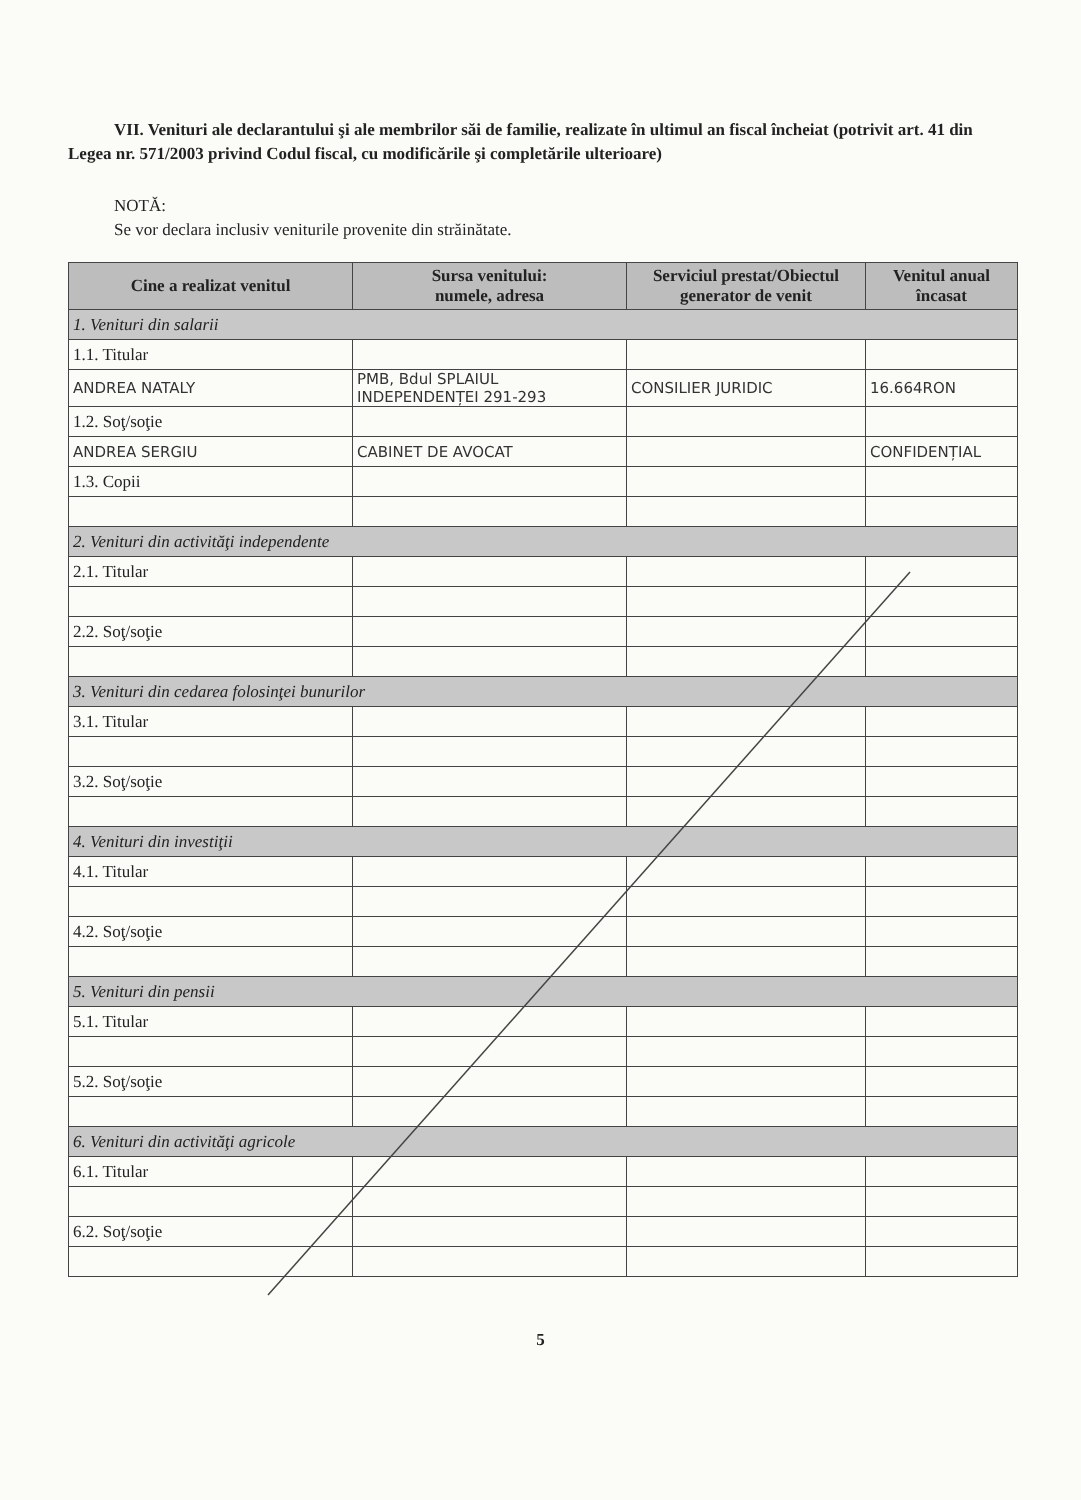VII. Venituri ale declarantului şi ale membrilor săi de familie, realizate în ultimul an fiscal încheiat (potrivit art. 41 din Legea nr. 571/2003 privind Codul fiscal, cu modificările şi completările ulterioare)
NOTĂ:
Se vor declara inclusiv veniturile provenite din străinătate.
| Cine a realizat venitul | Sursa venitului: numele, adresa | Serviciul prestat/Obiectul generator de venit | Venitul anual încasat |
| --- | --- | --- | --- |
| 1. Venituri din salarii | | | |
| 1.1. Titular | | | |
| ANDREA NATALY | PMB, Bdul SPLAIUL INDEPENDENȚEI 291-293 | CONSILIER JURIDIC | 16.664RON |
| 1.2. Soţ/soţie | | | |
| ANDREA SERGIU | CABINET DE AVOCAT | | CONFIDENȚIAL |
| 1.3. Copii | | | |
| 2. Venituri din activităţi independente | | | |
| 2.1. Titular | | | |
| 2.2. Soţ/soţie | | | |
| 3. Venituri din cedarea folosinţei bunurilor | | | |
| 3.1. Titular | | | |
| 3.2. Soţ/soţie | | | |
| 4. Venituri din investiţii | | | |
| 4.1. Titular | | | |
| 4.2. Soţ/soţie | | | |
| 5. Venituri din pensii | | | |
| 5.1. Titular | | | |
| 5.2. Soţ/soţie | | | |
| 6. Venituri din activităţi agricole | | | |
| 6.1. Titular | | | |
| 6.2. Soţ/soţie | | | |
5